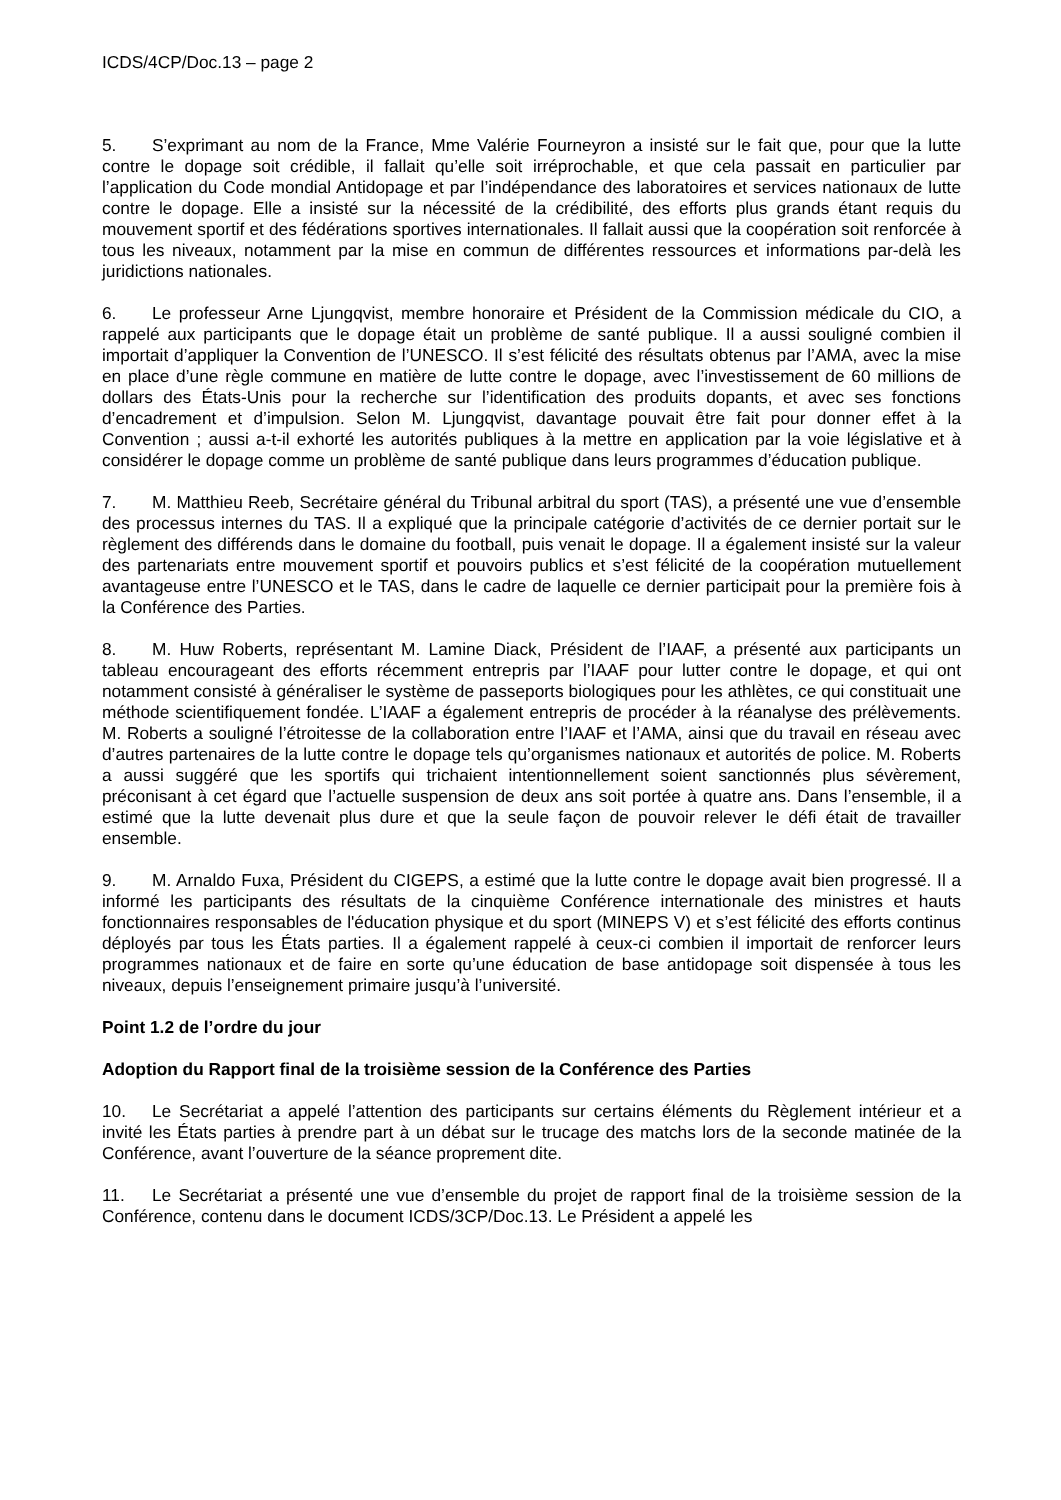ICDS/4CP/Doc.13 – page 2
5. S’exprimant au nom de la France, Mme Valérie Fourneyron a insisté sur le fait que, pour que la lutte contre le dopage soit crédible, il fallait qu’elle soit irréprochable, et que cela passait en particulier par l’application du Code mondial Antidopage et par l’indépendance des laboratoires et services nationaux de lutte contre le dopage. Elle a insisté sur la nécessité de la crédibilité, des efforts plus grands étant requis du mouvement sportif et des fédérations sportives internationales. Il fallait aussi que la coopération soit renforcée à tous les niveaux, notamment par la mise en commun de différentes ressources et informations par-delà les juridictions nationales.
6. Le professeur Arne Ljungqvist, membre honoraire et Président de la Commission médicale du CIO, a rappelé aux participants que le dopage était un problème de santé publique. Il a aussi souligné combien il importait d’appliquer la Convention de l’UNESCO. Il s’est félicité des résultats obtenus par l’AMA, avec la mise en place d’une règle commune en matière de lutte contre le dopage, avec l’investissement de 60 millions de dollars des États-Unis pour la recherche sur l’identification des produits dopants, et avec ses fonctions d’encadrement et d’impulsion. Selon M. Ljungqvist, davantage pouvait être fait pour donner effet à la Convention ; aussi a-t-il exhorté les autorités publiques à la mettre en application par la voie législative et à considérer le dopage comme un problème de santé publique dans leurs programmes d’éducation publique.
7. M. Matthieu Reeb, Secrétaire général du Tribunal arbitral du sport (TAS), a présenté une vue d’ensemble des processus internes du TAS. Il a expliqué que la principale catégorie d’activités de ce dernier portait sur le règlement des différends dans le domaine du football, puis venait le dopage. Il a également insisté sur la valeur des partenariats entre mouvement sportif et pouvoirs publics et s’est félicité de la coopération mutuellement avantageuse entre l’UNESCO et le TAS, dans le cadre de laquelle ce dernier participait pour la première fois à la Conférence des Parties.
8. M. Huw Roberts, représentant M. Lamine Diack, Président de l’IAAF, a présenté aux participants un tableau encourageant des efforts récemment entrepris par l’IAAF pour lutter contre le dopage, et qui ont notamment consisté à généraliser le système de passeports biologiques pour les athlètes, ce qui constituait une méthode scientifiquement fondée. L’IAAF a également entrepris de procéder à la réanalyse des prélèvements. M. Roberts a souligné l’étroitesse de la collaboration entre l’IAAF et l’AMA, ainsi que du travail en réseau avec d’autres partenaires de la lutte contre le dopage tels qu’organismes nationaux et autorités de police. M. Roberts a aussi suggéré que les sportifs qui trichaient intentionnellement soient sanctionnés plus sévèrement, préconisant à cet égard que l’actuelle suspension de deux ans soit portée à quatre ans. Dans l’ensemble, il a estimé que la lutte devenait plus dure et que la seule façon de pouvoir relever le défi était de travailler ensemble.
9. M. Arnaldo Fuxa, Président du CIGEPS, a estimé que la lutte contre le dopage avait bien progressé. Il a informé les participants des résultats de la cinquième Conférence internationale des ministres et hauts fonctionnaires responsables de l'éducation physique et du sport (MINEPS V) et s’est félicité des efforts continus déployés par tous les États parties. Il a également rappelé à ceux-ci combien il importait de renforcer leurs programmes nationaux et de faire en sorte qu’une éducation de base antidopage soit dispensée à tous les niveaux, depuis l’enseignement primaire jusqu’à l’université.
Point 1.2 de l’ordre du jour
Adoption du Rapport final de la troisième session de la Conférence des Parties
10. Le Secrétariat a appelé l’attention des participants sur certains éléments du Règlement intérieur et a invité les États parties à prendre part à un débat sur le trucage des matchs lors de la seconde matinée de la Conférence, avant l’ouverture de la séance proprement dite.
11. Le Secrétariat a présenté une vue d’ensemble du projet de rapport final de la troisième session de la Conférence, contenu dans le document ICDS/3CP/Doc.13. Le Président a appelé les